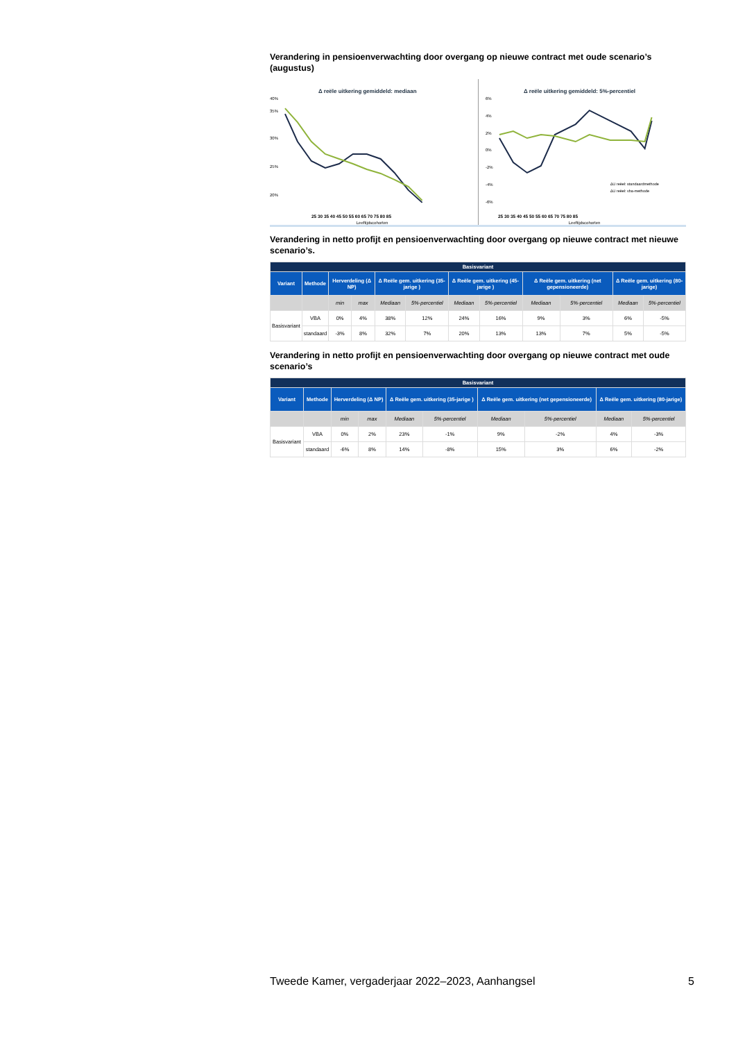Verandering in pensioenverwachting door overgang op nieuwe contract met oude scenario’s (augustus)
Δ reële uitkering gemiddeld: mediaan
40%
35%
30%
25%
20%
25 30 35 40 45 50 55 60 65 70 75 80 85
Leeftijdscohorten
Δ reële uitkering gemiddeld: 5%-percentiel
6%
4%
2%
0%
-2%
-4%
-6%
ΔU reëel: standaardmethode
ΔU reëel: vba-methode
25 30 35 40 45 50 55 60 65 70 75 80 85
Leeftijdscohorten
Verandering in netto profijt en pensioenverwachting door overgang op nieuwe contract met nieuwe scenario’s.
| Basisvariant | | | | | | | | | | | |
| --- | --- | --- | --- | --- | --- | --- | --- | --- | --- | --- | --- |
| Variant | Methode | Herverdeling (Δ NP) | | Δ Reële gem. uitkering (35-jarige ) | | Δ Reële gem. uitkering (45-jarige ) | | Δ Reële gem. uitkering (net gepensioneerde) | | Δ Reële gem. uitkering (80-jarige) | |
| | | min | max | Mediaan | 5%-percentiel | Mediaan | 5%-percentiel | Mediaan | 5%-percentiel | Mediaan | 5%-percentiel |
| Basisvariant | VBA | 0% | 4% | 38% | 12% | 24% | 16% | 9% | 3% | 6% | -5% |
| | standaard | -3% | 8% | 32% | 7% | 20% | 13% | 13% | 7% | 5% | -5% |
Verandering in netto profijt en pensioenverwachting door overgang op nieuwe contract met oude scenario’s
| Basisvariant | | | | | | | | | |
| --- | --- | --- | --- | --- | --- | --- | --- | --- | --- |
| Variant | Methode | Herverdeling (Δ NP) | | Δ Reële gem. uitkering (35-jarige ) | | Δ Reële gem. uitkering (net gepensioneerde) | | Δ Reële gem. uitkering (80-jarige) | |
| | | min | max | Mediaan | 5%-percentiel | Mediaan | 5%-percentiel | Mediaan | 5%-percentiel |
| Basisvariant | VBA | 0% | 2% | 23% | -1% | 9% | -2% | 4% | -3% |
| | standaard | -6% | 8% | 14% | -8% | 15% | 3% | 6% | -2% |
Tweede Kamer, vergaderjaar 2022–2023, Aanhangsel 5